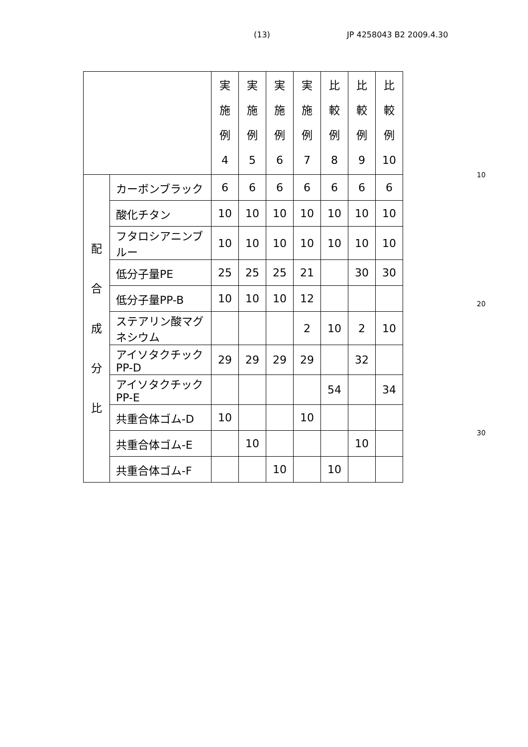(13) JP 4258043 B2 2009.4.30
| | | 実 施 例 4 | 実 施 例 5 | 実 施 例 6 | 実 施 例 7 | 比 較 例 8 | 比 較 例 9 | 比 較 例 10 |
| --- | --- | --- | --- | --- | --- | --- | --- | --- |
| 配 合 成 分 比 | カーボンブラック | 6 | 6 | 6 | 6 | 6 | 6 | 6 |
| | 酸化チタン | 10 | 10 | 10 | 10 | 10 | 10 | 10 |
| | フタロシアニンブルー | 10 | 10 | 10 | 10 | 10 | 10 | 10 |
| | 低分子量PE | 25 | 25 | 25 | 21 | | 30 | 30 |
| | 低分子量PP-B | 10 | 10 | 10 | 12 | | | |
| | ステアリン酸マグネシウム | | | | 2 | 10 | 2 | 10 |
| | アイソタクチックPP-D | 29 | 29 | 29 | 29 | | 32 | |
| | アイソタクチックPP-E | | | | | 54 | | 34 |
| | 共重合体ゴム-D | 10 | | | 10 | | | |
| | 共重合体ゴム-E | | 10 | | | | 10 | |
| | 共重合体ゴム-F | | | 10 | | 10 | | |
10
20
30